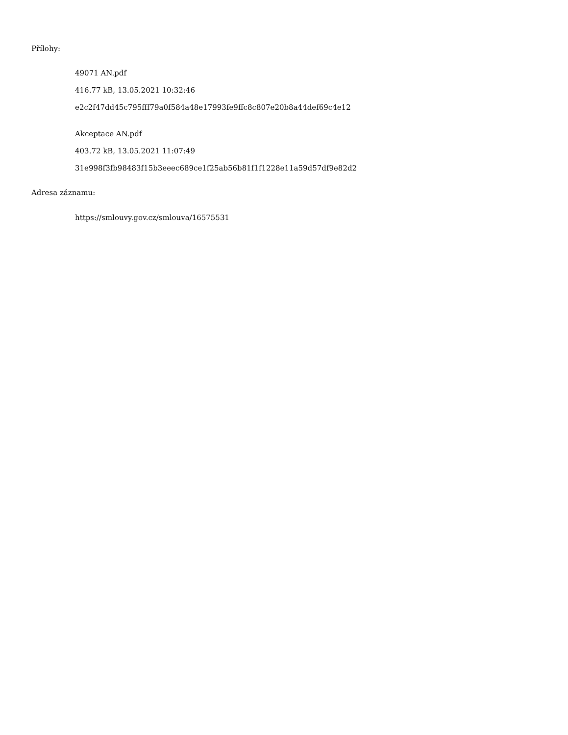Přílohy:
49071 AN.pdf
416.77 kB, 13.05.2021 10:32:46
e2c2f47dd45c795fff79a0f584a48e17993fe9ffc8c807e20b8a44def69c4e12
Akceptace AN.pdf
403.72 kB, 13.05.2021 11:07:49
31e998f3fb98483f15b3eeec689ce1f25ab56b81f1f1228e11a59d57df9e82d2
Adresa záznamu:
https://smlouvy.gov.cz/smlouva/16575531